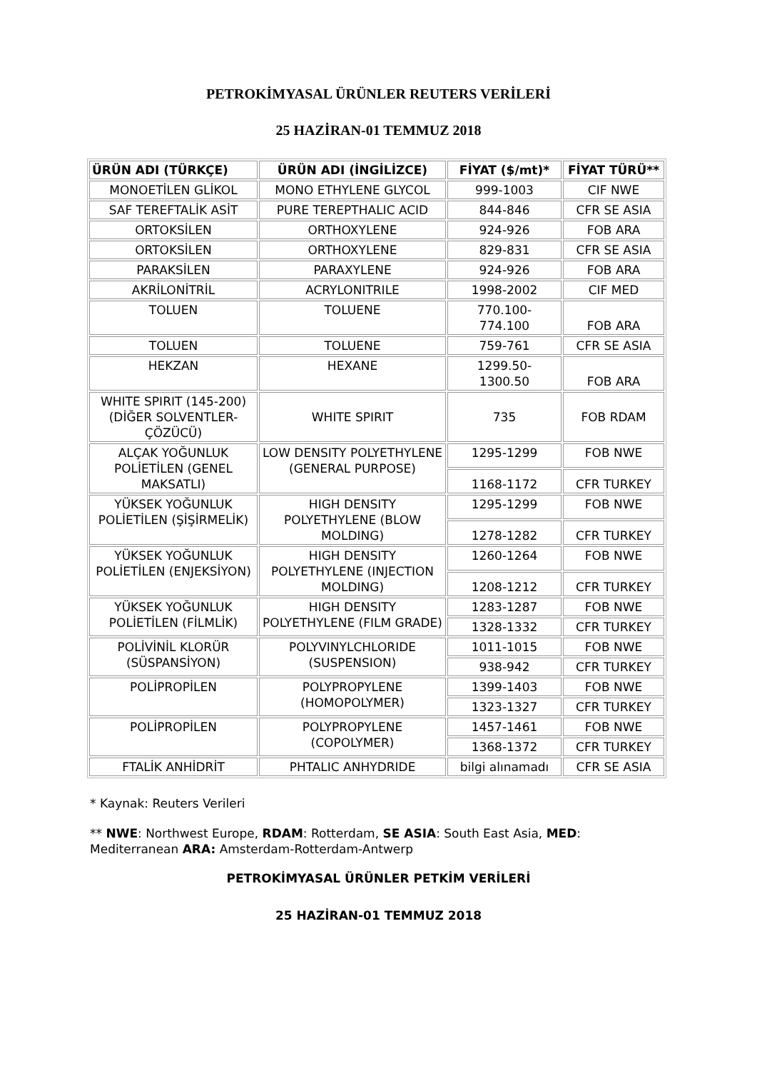PETROKİMYASAL ÜRÜNLER REUTERS VERİLERİ
25 HAZİRAN-01 TEMMUZ 2018
| ÜRÜN ADI (TÜRKÇE) | ÜRÜN ADI (İNGİLİZCE) | FİYAT ($/mt)* | FİYAT TÜRÜ** |
| --- | --- | --- | --- |
| MONOETİLEN GLİKOL | MONO ETHYLENE GLYCOL | 999-1003 | CIF NWE |
| SAF TEREFTALİK ASİT | PURE TEREPTHALIC ACID | 844-846 | CFR SE ASIA |
| ORTOKSİLEN | ORTHOXYLENE | 924-926 | FOB ARA |
| ORTOKSİLEN | ORTHOXYLENE | 829-831 | CFR SE ASIA |
| PARAKSİLEN | PARAXYLENE | 924-926 | FOB ARA |
| AKRİLONİTRİL | ACRYLONITRILE | 1998-2002 | CIF MED |
| TOLUEN | TOLUENE | 770.100- 774.100 | FOB ARA |
| TOLUEN | TOLUENE | 759-761 | CFR SE ASIA |
| HEKZAN | HEXANE | 1299.50- 1300.50 | FOB ARA |
| WHITE SPIRIT (145-200) (DİĞER SOLVENTLER- ÇÖZÜCÜ) | WHITE SPIRIT | 735 | FOB RDAM |
| ALÇAK YOĞUNLUK POLİETİLEN (GENEL MAKSATLI) | LOW DENSITY POLYETHYLENE (GENERAL PURPOSE) | 1295-1299 | FOB NWE |
| | | 1168-1172 | CFR TURKEY |
| YÜKSEK YOĞUNLUK POLİETİLEN (ŞİŞİRMELİK) | HIGH DENSITY POLYETHYLENE (BLOW MOLDING) | 1295-1299 | FOB NWE |
| | | 1278-1282 | CFR TURKEY |
| YÜKSEK YOĞUNLUK POLİETİLEN (ENJEKSİYON) | HIGH DENSITY POLYETHYLENE (INJECTION MOLDING) | 1260-1264 | FOB NWE |
| | | 1208-1212 | CFR TURKEY |
| YÜKSEK YOĞUNLUK POLİETİLEN (FİLMLİK) | HIGH DENSITY POLYETHYLENE (FILM GRADE) | 1283-1287 | FOB NWE |
| | | 1328-1332 | CFR TURKEY |
| POLİVİNİL KLORÜR (SÜSPANSİYON) | POLYVINYLCHLORIDE (SUSPENSION) | 1011-1015 | FOB NWE |
| | | 938-942 | CFR TURKEY |
| POLİPROPİLEN | POLYPROPYLENE (HOMOPOLYMER) | 1399-1403 | FOB NWE |
| | | 1323-1327 | CFR TURKEY |
| POLİPROPİLEN | POLYPROPYLENE (COPOLYMER) | 1457-1461 | FOB NWE |
| | | 1368-1372 | CFR TURKEY |
| FTALİK ANHİDRİT | PHTALIC ANHYDRIDE | bilgi alınamadı | CFR SE ASIA |
* Kaynak: Reuters Verileri
** NWE: Northwest Europe, RDAM: Rotterdam, SE ASIA: South East Asia, MED: Mediterranean ARA: Amsterdam-Rotterdam-Antwerp
PETROKİMYASAL ÜRÜNLER PETKİM VERİLERİ
25 HAZİRAN-01 TEMMUZ 2018